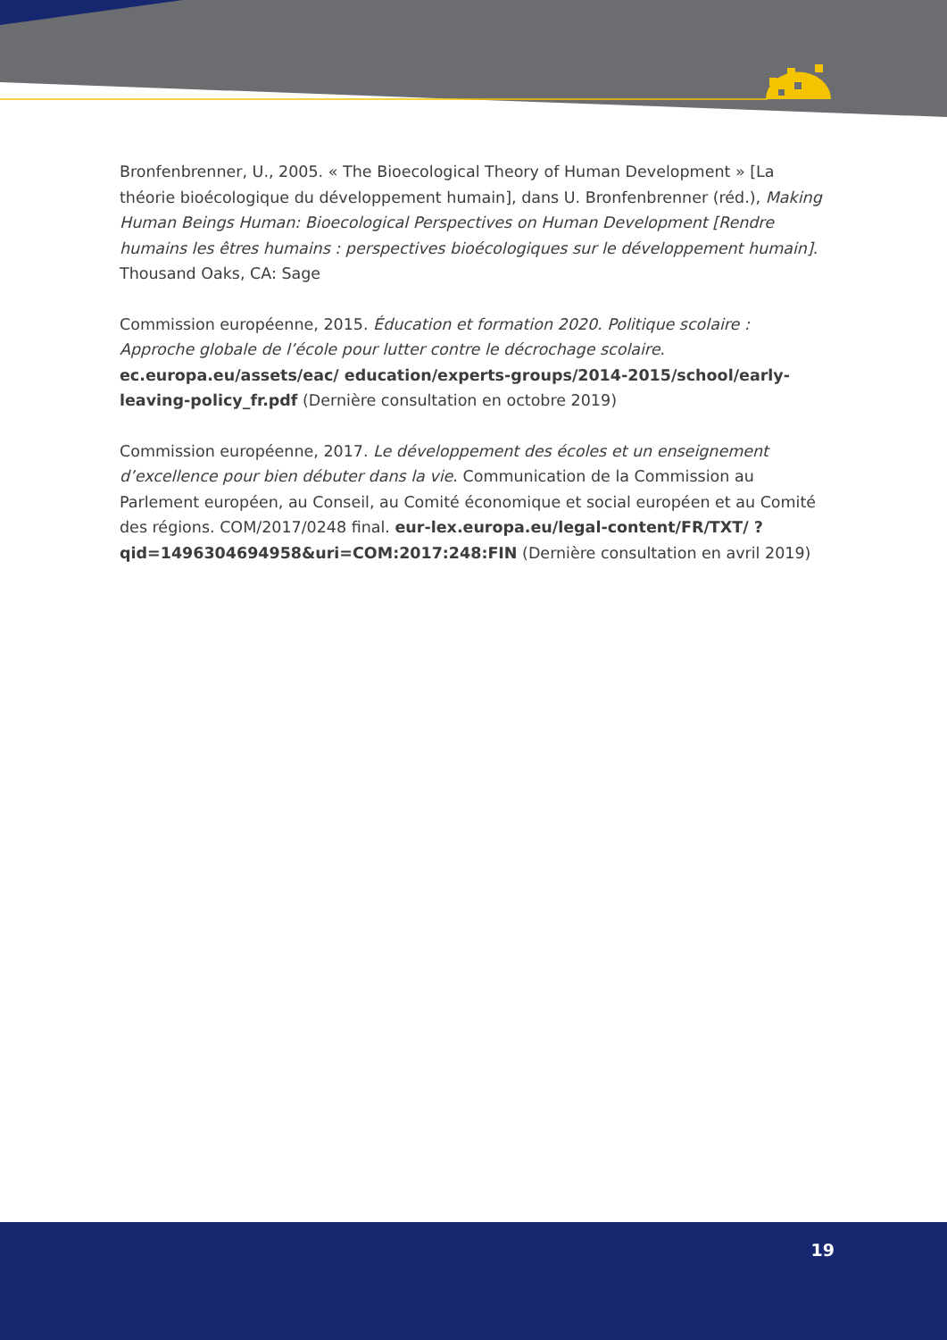Bronfenbrenner, U., 2005. « The Bioecological Theory of Human Development » [La théorie bioécologique du développement humain], dans U. Bronfenbrenner (réd.), Making Human Beings Human: Bioecological Perspectives on Human Development [Rendre humains les êtres humains : perspectives bioécologiques sur le développement humain]. Thousand Oaks, CA: Sage
Commission européenne, 2015. Éducation et formation 2020. Politique scolaire : Approche globale de l’école pour lutter contre le décrochage scolaire. ec.europa.eu/assets/eac/ education/experts-groups/2014-2015/school/early-leaving-policy_fr.pdf (Dernière consultation en octobre 2019)
Commission européenne, 2017. Le développement des écoles et un enseignement d’excellence pour bien débuter dans la vie. Communication de la Commission au Parlement européen, au Conseil, au Comité économique et social européen et au Comité des régions. COM/2017/0248 final. eur-lex.europa.eu/legal-content/FR/TXT/ ?qid=1496304694958&uri=COM:2017:248:FIN (Dernière consultation en avril 2019)
19